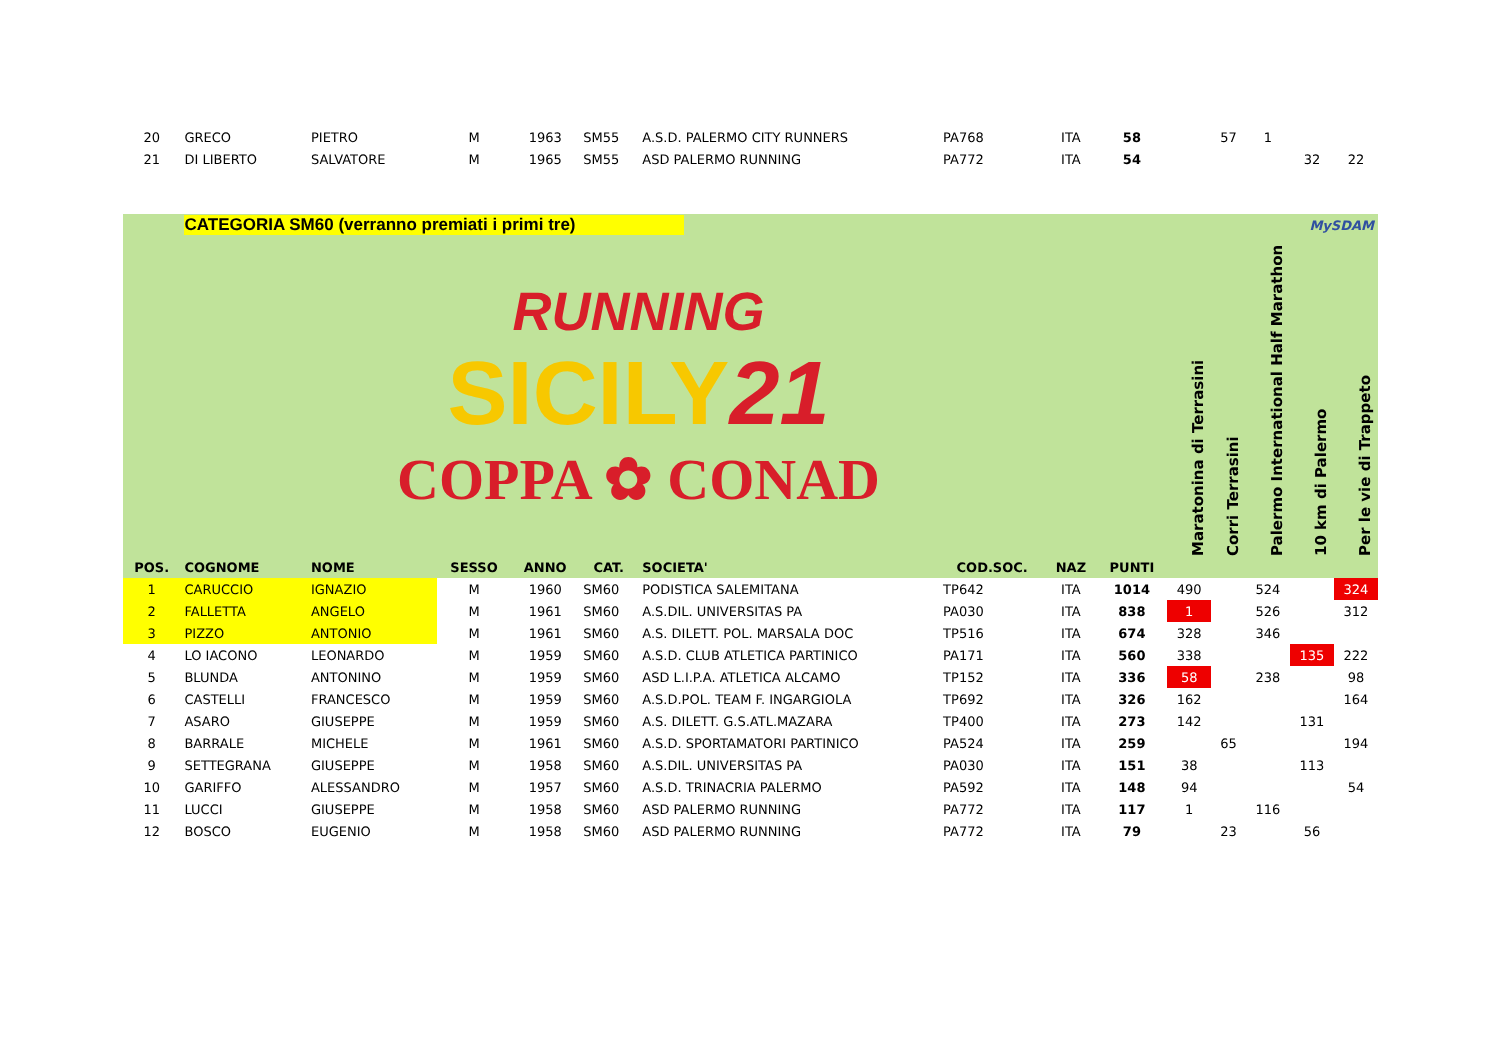| 20 | GRECO | PIETRO | M | 1963 | SM55 | A.S.D. PALERMO CITY RUNNERS | PA768 | ITA | 58 | | 57 | 1 | | |
| 21 | DI LIBERTO | SALVATORE | M | 1965 | SM55 | ASD PALERMO RUNNING | PA772 | ITA | 54 | | | | 32 | 22 |
| | CATEGORIA SM60 (verranno premiati i primi tre) | | | | | | MySDAM | | | | | | | |
| | RUNNING SICILY 21 COPPA ✿ CONAD | | | | | | | | | Maratonina di Terrasini | Corri Terrasini | Palermo International Half Marathon | 10 km di Palermo | Per le vie di Trappeto |
| POS. | COGNOME | NOME | SESSO | ANNO | CAT. | SOCIETA' | COD.SOC. | NAZ | PUNTI | | | | | |
| 1 | CARUCCIO | IGNAZIO | M | 1960 | SM60 | PODISTICA SALEMITANA | TP642 | ITA | 1014 | 490 | | 524 | | 324 |
| 2 | FALLETTA | ANGELO | M | 1961 | SM60 | A.S.DIL. UNIVERSITAS PA | PA030 | ITA | 838 | 1 | | 526 | | 312 |
| 3 | PIZZO | ANTONIO | M | 1961 | SM60 | A.S. DILETT. POL. MARSALA DOC | TP516 | ITA | 674 | 328 | | 346 | | |
| 4 | LO IACONO | LEONARDO | M | 1959 | SM60 | A.S.D. CLUB ATLETICA PARTINICO | PA171 | ITA | 560 | 338 | | | 135 | 222 |
| 5 | BLUNDA | ANTONINO | M | 1959 | SM60 | ASD L.I.P.A. ATLETICA ALCAMO | TP152 | ITA | 336 | 58 | | 238 | | 98 |
| 6 | CASTELLI | FRANCESCO | M | 1959 | SM60 | A.S.D.POL. TEAM F. INGARGIOLA | TP692 | ITA | 326 | 162 | | | | 164 |
| 7 | ASARO | GIUSEPPE | M | 1959 | SM60 | A.S. DILETT. G.S.ATL.MAZARA | TP400 | ITA | 273 | 142 | | | 131 | |
| 8 | BARRALE | MICHELE | M | 1961 | SM60 | A.S.D. SPORTAMATORI PARTINICO | PA524 | ITA | 259 | | 65 | | | 194 |
| 9 | SETTEGRANA | GIUSEPPE | M | 1958 | SM60 | A.S.DIL. UNIVERSITAS PA | PA030 | ITA | 151 | 38 | | | 113 | |
| 10 | GARIFFO | ALESSANDRO | M | 1957 | SM60 | A.S.D. TRINACRIA PALERMO | PA592 | ITA | 148 | 94 | | | | 54 |
| 11 | LUCCI | GIUSEPPE | M | 1958 | SM60 | ASD PALERMO RUNNING | PA772 | ITA | 117 | 1 | | 116 | | |
| 12 | BOSCO | EUGENIO | M | 1958 | SM60 | ASD PALERMO RUNNING | PA772 | ITA | 79 | | 23 | | 56 | |